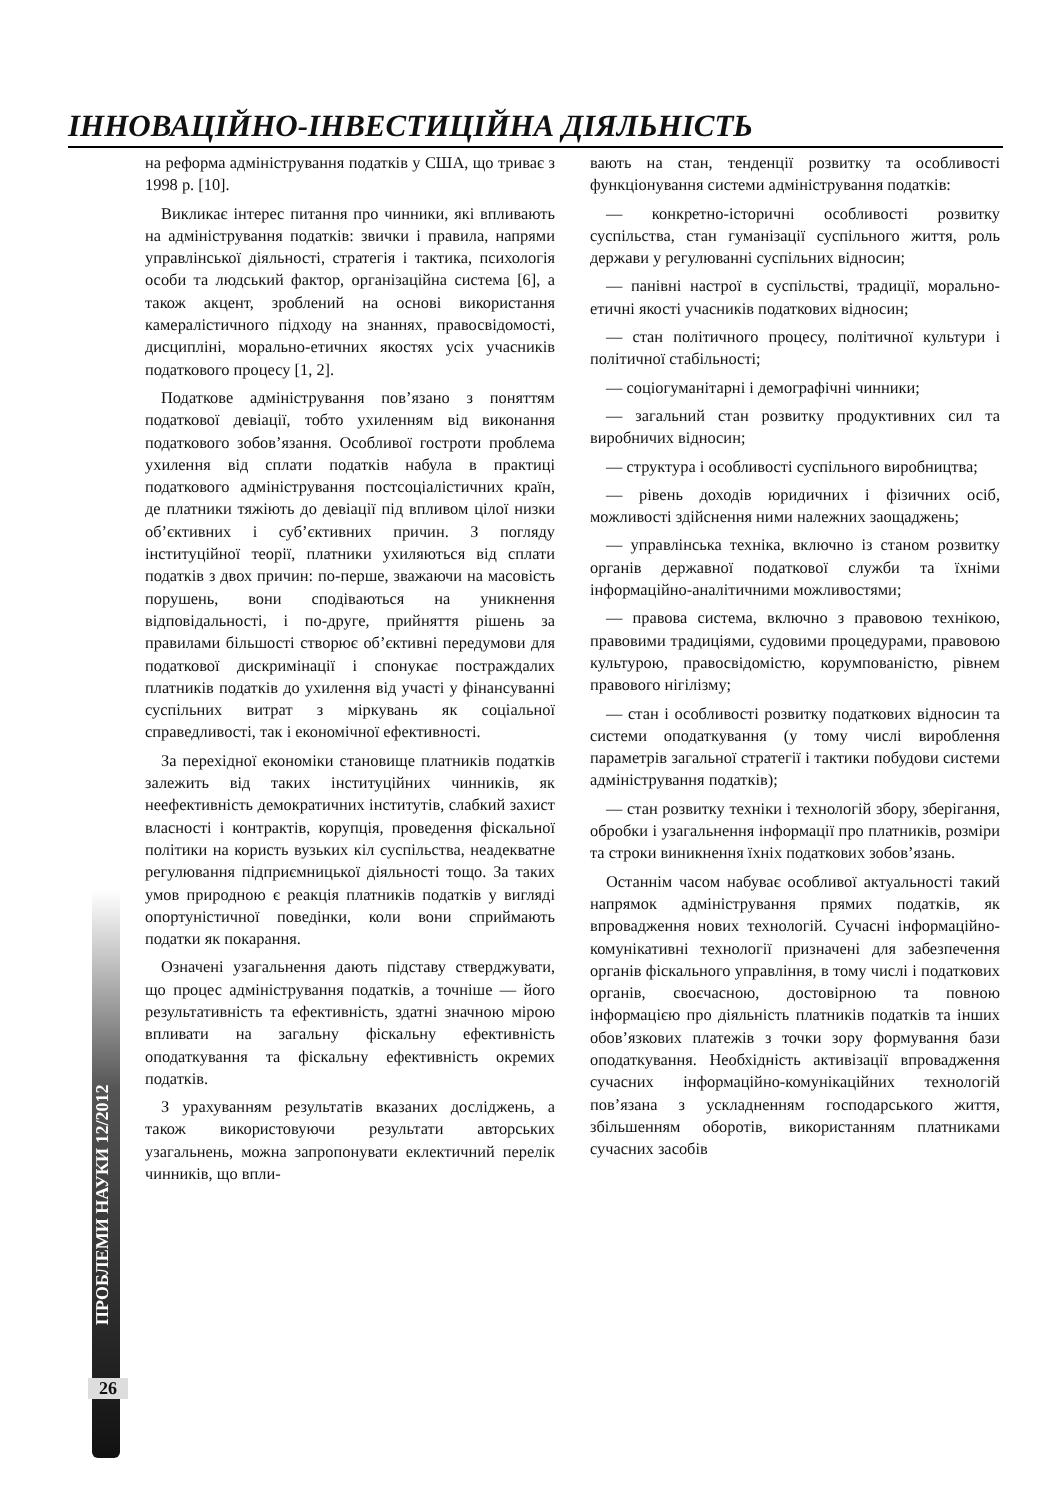ІННОВАЦІЙНО-ІНВЕСТИЦІЙНА ДІЯЛЬНІСТЬ
ПРОБЛЕМИ НАУКИ 12/2012
26
на реформа адміністрування податків у США, що триває з 1998 р. [10].
Викликає інтерес питання про чинники, які впливають на адміністрування податків: звички і правила, напрями управлінської діяльності, стратегія і тактика, психологія особи та людський фактор, організаційна система [6], а також акцент, зроблений на основі використання камералістичного підходу на знаннях, правосвідомості, дисципліні, морально-етичних якостях усіх учасників податкового процесу [1, 2].
Податкове адміністрування пов’язано з поняттям податкової девіації, тобто ухиленням від виконання податкового зобов’язання. Особливої гостроти проблема ухилення від сплати податків набула в практиці податкового адміністрування постсоціалістичних країн, де платники тяжіють до девіації під впливом цілої низки об’єктивних і суб’єктивних причин. З погляду інституційної теорії, платники ухиляються від сплати податків з двох причин: по-перше, зважаючи на масовість порушень, вони сподіваються на уникнення відповідальності, і по-друге, прийняття рішень за правилами більшості створює об’єктивні передумови для податкової дискримінації і спонукає постраждалих платників податків до ухилення від участі у фінансуванні суспільних витрат з міркувань як соціальної справедливості, так і економічної ефективності.
За перехідної економіки становище платників податків залежить від таких інституційних чинників, як неефективність демократичних інститутів, слабкий захист власності і контрактів, корупція, проведення фіскальної політики на користь вузьких кіл суспільства, неадекватне регулювання підприємницької діяльності тощо. За таких умов природною є реакція платників податків у вигляді опортуністичної поведінки, коли вони сприймають податки як покарання.
Означені узагальнення дають підставу стверджувати, що процес адміністрування податків, а точніше — його результативність та ефективність, здатні значною мірою впливати на загальну фіскальну ефективність оподаткування та фіскальну ефективність окремих податків.
З урахуванням результатів вказаних досліджень, а також використовуючи результати авторських узагальнень, можна запропонувати еклектичний перелік чинників, що впли-
вають на стан, тенденції розвитку та особливості функціонування системи адміністрування податків:
— конкретно-історичні особливості розвитку суспільства, стан гуманізації суспільного життя, роль держави у регулюванні суспільних відносин;
— панівні настрої в суспільстві, традиції, морально-етичні якості учасників податкових відносин;
— стан політичного процесу, політичної культури і політичної стабільності;
— соціогуманітарні і демографічні чинники;
— загальний стан розвитку продуктивних сил та виробничих відносин;
— структура і особливості суспільного виробництва;
— рівень доходів юридичних і фізичних осіб, можливості здійснення ними належних заощаджень;
— управлінська техніка, включно із станом розвитку органів державної податкової служби та їхніми інформаційно-аналітичними можливостями;
— правова система, включно з правовою технікою, правовими традиціями, судовими процедурами, правовою культурою, правосвідомістю, корумпованістю, рівнем правового нігілізму;
— стан і особливості розвитку податкових відносин та системи оподаткування (у тому числі вироблення параметрів загальної стратегії і тактики побудови системи адміністрування податків);
— стан розвитку техніки і технологій збору, зберігання, обробки і узагальнення інформації про платників, розміри та строки виникнення їхніх податкових зобов’язань.
Останнім часом набуває особливої актуальності такий напрямок адміністрування прямих податків, як впровадження нових технологій. Сучасні інформаційно-комунікативні технології призначені для забезпечення органів фіскального управління, в тому числі і податкових органів, своєчасною, достовірною та повною інформацією про діяльність платників податків та інших обов’язкових платежів з точки зору формування бази оподаткування. Необхідність активізації впровадження сучасних інформаційно-комунікаційних технологій пов’язана з ускладненням господарського життя, збільшенням оборотів, використанням платниками сучасних засобів